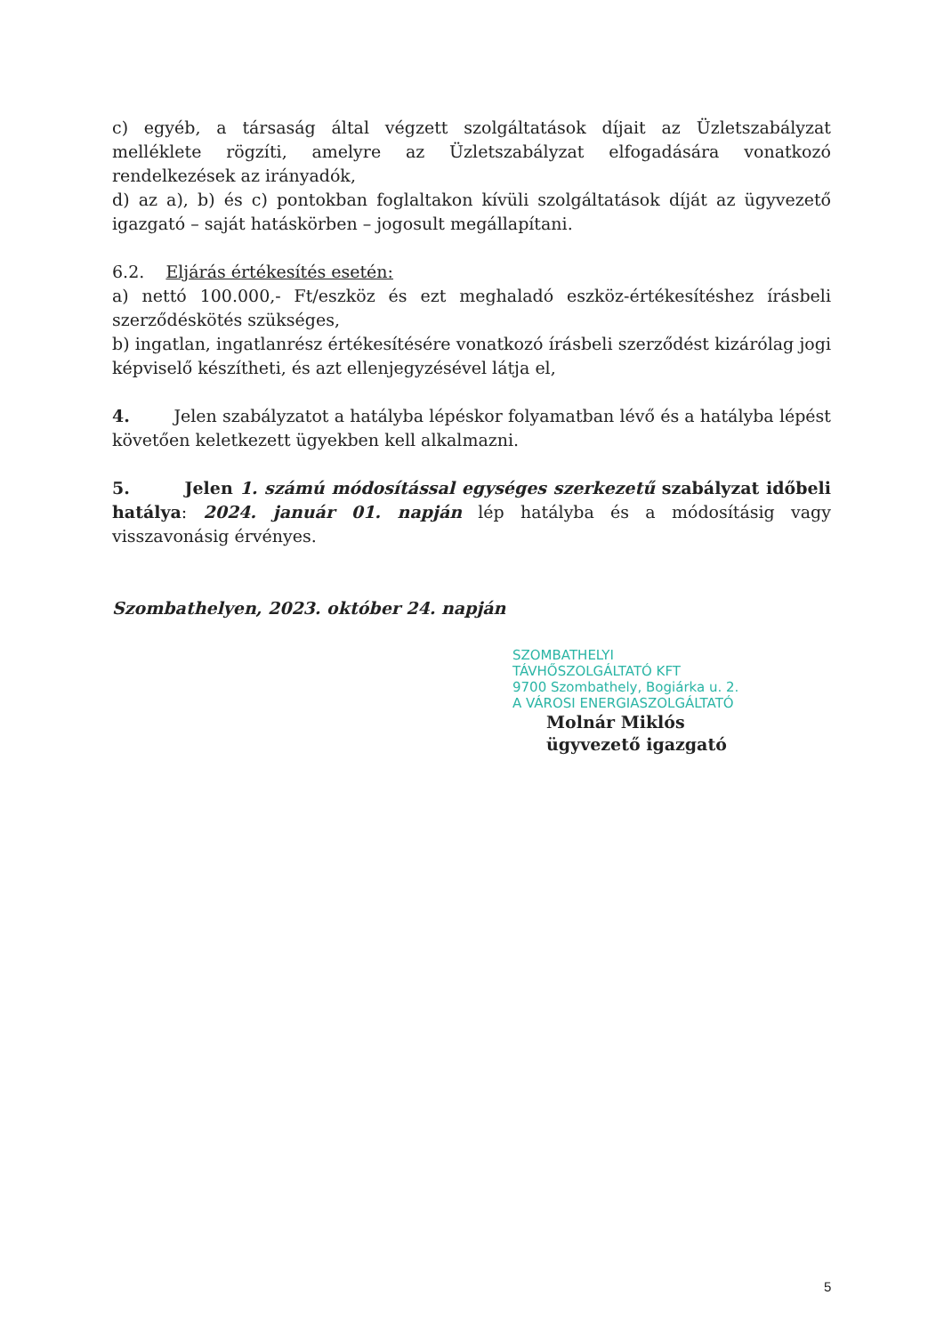c) egyéb, a társaság által végzett szolgáltatások díjait az Üzletszabályzat melléklete rögzíti, amelyre az Üzletszabályzat elfogadására vonatkozó rendelkezések az irányadók,
d) az a), b) és c) pontokban foglaltakon kívüli szolgáltatások díját az ügyvezető igazgató – saját hatáskörben – jogosult megállapítani.
6.2. Eljárás értékesítés esetén:
a) nettó 100.000,- Ft/eszköz és ezt meghaladó eszköz-értékesítéshez írásbeli szerződéskötés szükséges,
b) ingatlan, ingatlanrész értékesítésére vonatkozó írásbeli szerződést kizárólag jogi képviselő készítheti, és azt ellenjegyzésével látja el,
4. Jelen szabályzatot a hatályba lépéskor folyamatban lévő és a hatályba lépést követően keletkezett ügyekben kell alkalmazni.
5. Jelen 1. számú módosítással egységes szerkezetű szabályzat időbeli hatálya: 2024. január 01. napján lép hatályba és a módosításig vagy visszavonásig érvényes.
Szombathelyen, 2023. október 24. napján
SZOMBATHELYI
TÁVHŐSZOLGÁLTATÓ KFT
9700 Szombathely, Bogiárka u. 2.
A VÁROSI ENERGIASZOLGÁLTATÓ
Molnár Miklós
ügyvezető igazgató
5